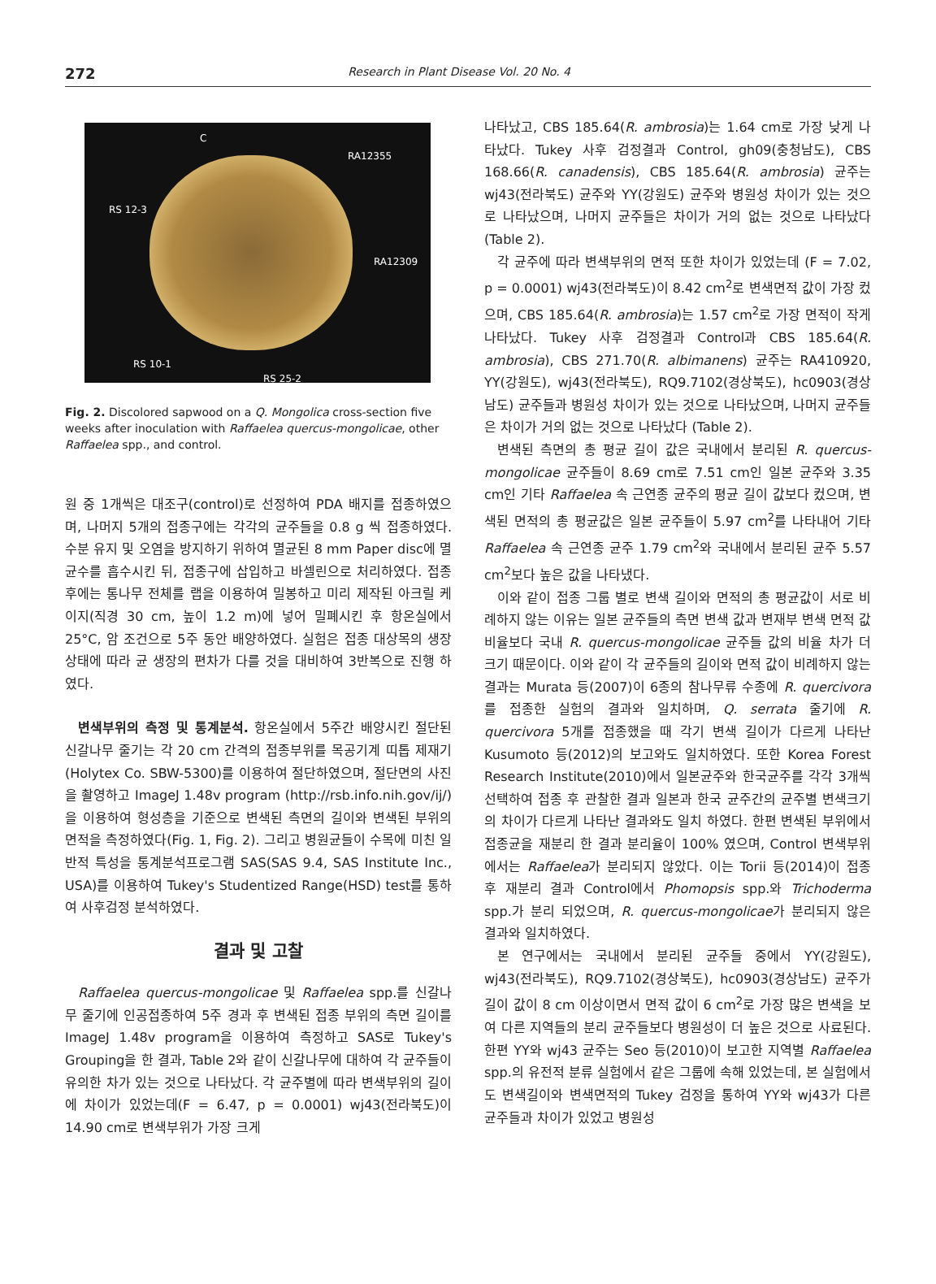272 Research in Plant Disease Vol. 20 No. 4
C
RA12355
RS 12-3
RA12309
RS 10-1
RS 25-2
Fig. 2. Discolored sapwood on a Q. Mongolica cross-section five weeks after inoculation with Raffaelea quercus-mongolicae, other Raffaelea spp., and control.
원 중 1개씩은 대조구(control)로 선정하여 PDA 배지를 접종하였으며, 나머지 5개의 접종구에는 각각의 균주들을 0.8 g 씩 접종하였다. 수분 유지 및 오염을 방지하기 위하여 멸균된 8 mm Paper disc에 멸균수를 흡수시킨 뒤, 접종구에 삽입하고 바셀린으로 처리하였다. 접종 후에는 통나무 전체를 랩을 이용하여 밀봉하고 미리 제작된 아크릴 케이지(직경 30 cm, 높이 1.2 m)에 넣어 밀폐시킨 후 항온실에서 25°C, 암 조건으로 5주 동안 배양하였다. 실험은 접종 대상목의 생장 상태에 따라 균 생장의 편차가 다를 것을 대비하여 3반복으로 진행 하였다.
변색부위의 측정 및 통계분석. 항온실에서 5주간 배양시킨 절단된 신갈나무 줄기는 각 20 cm 간격의 접종부위를 목공기계 띠톱 제재기(Holytex Co. SBW-5300)를 이용하여 절단하였으며, 절단면의 사진을 촬영하고 ImageJ 1.48v program (http://rsb.info.nih.gov/ij/)을 이용하여 형성층을 기준으로 변색된 측면의 길이와 변색된 부위의 면적을 측정하였다(Fig. 1, Fig. 2). 그리고 병원균들이 수목에 미친 일반적 특성을 통계분석프로그램 SAS(SAS 9.4, SAS Institute Inc., USA)를 이용하여 Tukey's Studentized Range(HSD) test를 통하여 사후검정 분석하였다.
결과 및 고찰
Raffaelea quercus-mongolicae 및 Raffaelea spp.를 신갈나무 줄기에 인공접종하여 5주 경과 후 변색된 접종 부위의 측면 길이를 ImageJ 1.48v program을 이용하여 측정하고 SAS로 Tukey's Grouping을 한 결과, Table 2와 같이 신갈나무에 대하여 각 균주들이 유의한 차가 있는 것으로 나타났다. 각 균주별에 따라 변색부위의 길이에 차이가 있었는데(F = 6.47, p = 0.0001) wj43(전라북도)이 14.90 cm로 변색부위가 가장 크게
나타났고, CBS 185.64(R. ambrosia)는 1.64 cm로 가장 낮게 나타났다. Tukey 사후 검정결과 Control, gh09(충청남도), CBS 168.66(R. canadensis), CBS 185.64(R. ambrosia) 균주는 wj43(전라북도) 균주와 YY(강원도) 균주와 병원성 차이가 있는 것으로 나타났으며, 나머지 균주들은 차이가 거의 없는 것으로 나타났다(Table 2).
각 균주에 따라 변색부위의 면적 또한 차이가 있었는데 (F = 7.02, p = 0.0001) wj43(전라북도)이 8.42 cm<sup>2</sup>로 변색면적 값이 가장 컸으며, CBS 185.64(R. ambrosia)는 1.57 cm<sup>2</sup>로 가장 면적이 작게 나타났다. Tukey 사후 검정결과 Control과 CBS 185.64(R. ambrosia), CBS 271.70(R. albimanens) 균주는 RA410920, YY(강원도), wj43(전라북도), RQ9.7102(경상북도), hc0903(경상남도) 균주들과 병원성 차이가 있는 것으로 나타났으며, 나머지 균주들은 차이가 거의 없는 것으로 나타났다 (Table 2).
변색된 측면의 총 평균 길이 값은 국내에서 분리된 R. quercus-mongolicae 균주들이 8.69 cm로 7.51 cm인 일본 균주와 3.35 cm인 기타 Raffaelea 속 근연종 균주의 평균 길이 값보다 컸으며, 변색된 면적의 총 평균값은 일본 균주들이 5.97 cm<sup>2</sup>를 나타내어 기타 Raffaelea 속 근연종 균주 1.79 cm<sup>2</sup>와 국내에서 분리된 균주 5.57 cm<sup>2</sup>보다 높은 값을 나타냈다.
이와 같이 접종 그룹 별로 변색 길이와 면적의 총 평균값이 서로 비례하지 않는 이유는 일본 균주들의 측면 변색 값과 변재부 변색 면적 값 비율보다 국내 R. quercus-mongolicae 균주들 값의 비율 차가 더 크기 때문이다. 이와 같이 각 균주들의 길이와 면적 값이 비례하지 않는 결과는 Murata 등(2007)이 6종의 참나무류 수종에 R. quercivora를 접종한 실험의 결과와 일치하며, Q. serrata 줄기에 R. quercivora 5개를 접종했을 때 각기 변색 길이가 다르게 나타난 Kusumoto 등(2012)의 보고와도 일치하였다. 또한 Korea Forest Research Institute(2010)에서 일본균주와 한국균주를 각각 3개씩 선택하여 접종 후 관찰한 결과 일본과 한국 균주간의 균주별 변색크기의 차이가 다르게 나타난 결과와도 일치 하였다. 한편 변색된 부위에서 접종균을 재분리 한 결과 분리율이 100% 였으며, Control 변색부위에서는 Raffaelea가 분리되지 않았다. 이는 Torii 등(2014)이 접종 후 재분리 결과 Control에서 Phomopsis spp.와 Trichoderma spp.가 분리 되었으며, R. quercus-mongolicae가 분리되지 않은 결과와 일치하였다.
본 연구에서는 국내에서 분리된 균주들 중에서 YY(강원도), wj43(전라북도), RQ9.7102(경상북도), hc0903(경상남도) 균주가 길이 값이 8 cm 이상이면서 면적 값이 6 cm<sup>2</sup>로 가장 많은 변색을 보여 다른 지역들의 분리 균주들보다 병원성이 더 높은 것으로 사료된다. 한편 YY와 wj43 균주는 Seo 등(2010)이 보고한 지역별 Raffaelea spp.의 유전적 분류 실험에서 같은 그룹에 속해 있었는데, 본 실험에서도 변색길이와 변색면적의 Tukey 검정을 통하여 YY와 wj43가 다른 균주들과 차이가 있었고 병원성